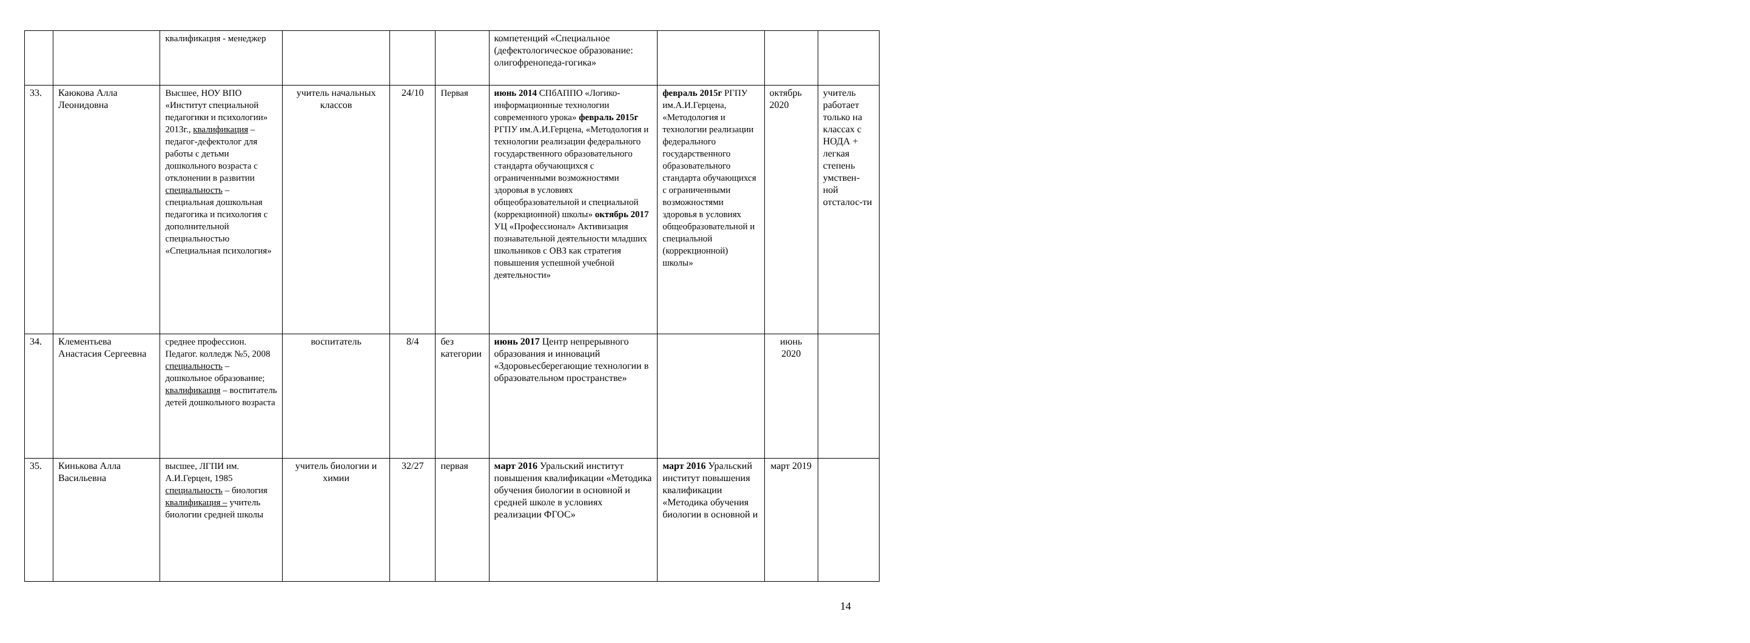| | | квалификация - менеджер | | | | компетенций «Специальное (дефектологическое образование: олигофренопеда-гогика» | | | |
| 33. | Каюкова Алла Леонидовна | Высшее, НОУ ВПО «Институт специальной педагогики и психологии» 2013г., квалификация – педагог-дефектолог для работы с детьми дошкольного возраста с отклонении в развитии специальность – специальная дошкольная педагогика и психология с дополнительной специальностью «Специальная психология» | учитель начальных классов | 24/10 | Первая | июнь 2014 СПбАППО «Логико-информационные технологии современного урока» февраль 2015г РГПУ им.А.И.Герцена, «Методология и технологии реализации федерального государственного образовательного стандарта обучающихся с ограниченными возможностями здоровья в условиях общеобразовательной и специальной (коррекционной) школы» октябрь 2017 УЦ «Профессионал» Активизация познавательной деятельности младших школьников с ОВЗ как стратегия повышения успешной учебной деятельности» | февраль 2015г РГПУ им.А.И.Герцена, «Методология и технологии реализации федерального государственного образовательного стандарта обучающихся с ограниченными возможностями здоровья в условиях общеобразовательной и специальной (коррекционной) школы» | октябрь 2020 | учитель работает только на классах с НОДА + легкая степень умствен-ной отсталос-ти |
| 34. | Клементьева Анастасия Сергеевна | среднее профессион. Педагог. колледж №5, 2008 специальность – дошкольное образование; квалификация – воспитатель детей дошкольного возраста | воспитатель | 8/4 | без категории | июнь 2017 Центр непрерывного образования и инноваций «Здоровьесберегающие технологии в образовательном пространстве» | | июнь 2020 | |
| 35. | Кинькова Алла Васильевна | высшее, ЛГПИ им. А.И.Герцен, 1985 специальность – биология квалификация – учитель биологии средней школы | учитель биологии и химии | 32/27 | первая | март 2016 Уральский институт повышения квалификации «Методика обучения биологии в основной и средней школе в условиях реализации ФГОС» | март 2016 Уральский институт повышения квалификации «Методика обучения биологии в основной и | март 2019 | |
14